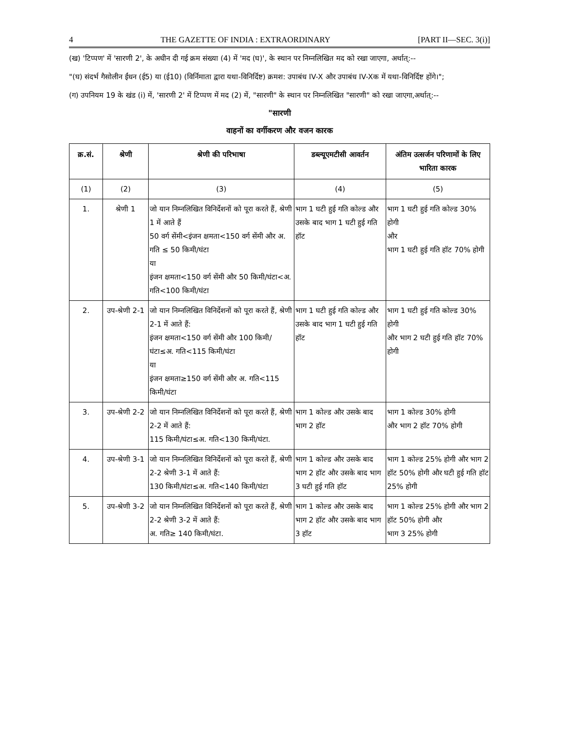4 THE GAZETTE OF INDIA : EXTRAORDINARY [PART II—SEC. 3(i)]
(ख) 'टिप्पण' में 'सारणी 2', के अधीन दी गई क्रम संख्या (4) में 'मद (घ)', के स्थान पर निम्नलिखित मद को रखा जाएगा, अर्थात्:--
"(घ) संदर्भ गैसोलीन ईंधन (ई5) या (ई10) (विर्निमाता द्वारा यथा-विनिर्दिष्ट) क्रमश: उपाबंध IV-X और उपाबंध IV-Xक में यथा-विनिर्दिष्ट होंगे।";
(ग) उपनियम 19 के खंड (i) में, 'सारणी 2' में टिप्पण में मद (2) में, "सारणी" के स्थान पर निम्नलिखित "सारणी" को रखा जाएगा,अर्थात्:--
"सारणी
वाहनों का वर्गीकरण और वजन कारक
| क्र.सं. | श्रेणी | श्रेणी की परिभाषा | डब्ल्यूएमटीसी आवर्तन | अंतिम उत्सर्जन परिणामों के लिए भारिता कारक |
| --- | --- | --- | --- | --- |
| (1) | (2) | (3) | (4) | (5) |
| 1. | श्रेणी 1 | जो यान निम्नलिखित विनिर्देशनों को पूरा करते हैं, श्रेणी 1 में आते हैं 50 वर्ग सेंमी<इंजन क्षमता<150 वर्ग सेंमी और अ. गति ≤ 50 किमी/घंटा या इंजन क्षमता<150 वर्ग सेंमी और 50 किमी/घंटा<अ. गति<100 किमी/घंटा | भाग 1 घटी हुई गति कोल्ड और उसके बाद भाग 1 घटी हुई गति हॉट | भाग 1 घटी हुई गति कोल्ड 30% होगी और भाग 1 घटी हुई गति हॉट 70% होगी |
| 2. | उप-श्रेणी 2-1 | जो यान निम्नलिखित विनिर्देशनों को पूरा करते हैं, श्रेणी 2-1 में आते हैं: इंजन क्षमता<150 वर्ग सेंमी और 100 किमी/घंटा≤अ. गति<115 किमी/घंटा या इंजन क्षमता≥150 वर्ग सेंमी और अ. गति<115 किमी/घंटा | भाग 1 घटी हुई गति कोल्ड और उसके बाद भाग 1 घटी हुई गति हॉट | भाग 1 घटी हुई गति कोल्ड 30% होगी और भाग 2 घटी हुई गति हॉट 70% होगी |
| 3. | उप-श्रेणी 2-2 | जो यान निम्नलिखित विनिर्देशनों को पूरा करते हैं, श्रेणी 2-2 में आते हैं: 115 किमी/घंटा≤अ. गति<130 किमी/घंटा. | भाग 1 कोल्ड और उसके बाद भाग 2 हॉट | भाग 1 कोल्ड 30% होगी और भाग 2 हॉट 70% होगी |
| 4. | उप-श्रेणी 3-1 | जो यान निम्नलिखित विनिर्देशनों को पूरा करते हैं, श्रेणी 2-2 श्रेणी 3-1 में आते हैं: 130 किमी/घंटा≤अ. गति<140 किमी/घंटा | भाग 1 कोल्ड और उसके बाद भाग 2 हॉट और उसके बाद भाग 3 घटी हुई गति हॉट | भाग 1 कोल्ड 25% होगी और भाग 2 हॉट 50% होगी और घटी हुई गति हॉट 25% होगी |
| 5. | उप-श्रेणी 3-2 | जो यान निम्नलिखित विनिर्देशनों को पूरा करते हैं, श्रेणी 2-2 श्रेणी 3-2 में आते हैं: अ. गति≥ 140 किमी/घंटा. | भाग 1 कोल्ड और उसके बाद भाग 2 हॉट और उसके बाद भाग 3 हॉट | भाग 1 कोल्ड 25% होगी और भाग 2 हॉट 50% होगी और भाग 3 25% होगी |